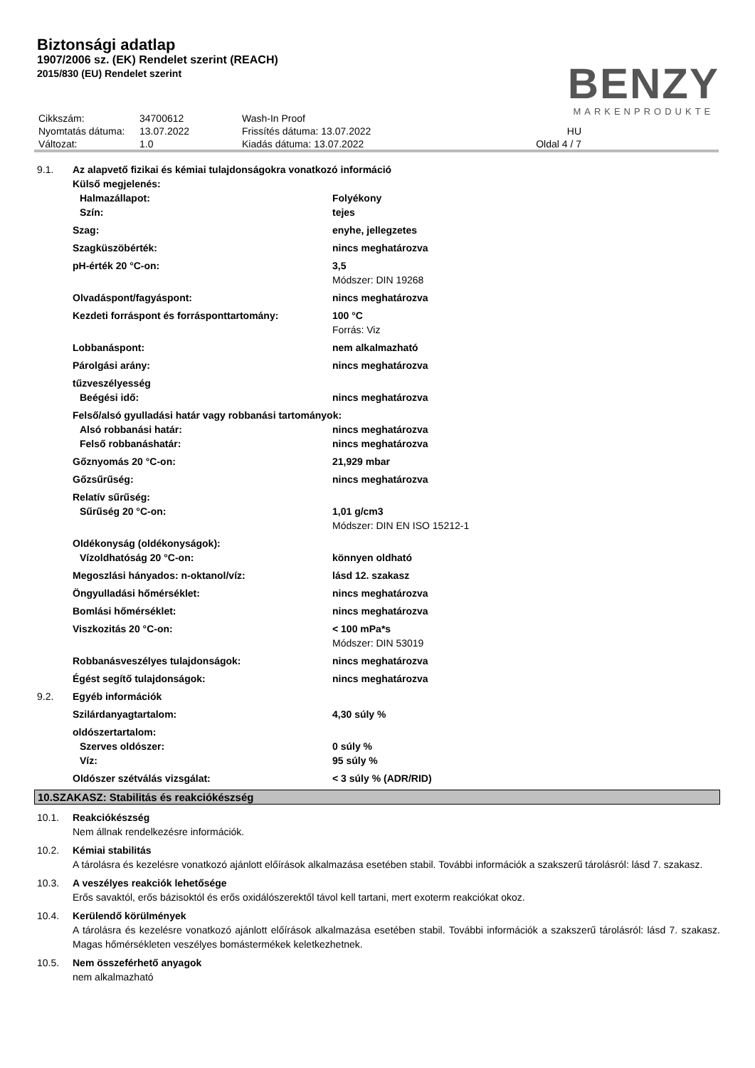Biztonsági adatlap
1907/2006 sz. (EK) Rendelet szerint (REACH)
2015/830 (EU) Rendelet szerint
BENZY
MARKENPRODUKTE
| Cikkszám: | 34700612 | Wash-In Proof | |
| Nyomtatás dátuma: | 13.07.2022 | Frissítés dátuma: 13.07.2022 | HU |
| Változat: | 1.0 | Kiadás dátuma: 13.07.2022 | Oldal 4 / 7 |
| 9.1. | Az alapvető fizikai és kémiai tulajdonságokra vonatkozó információ | |
| | Külső megjelenés: | |
| | Halmazállapot: | Folyékony |
| | Szín: | tejes |
| | Szag: | enyhe, jellegzetes |
| | Szagküszöbérték: | nincs meghatározva |
| | pH-érték 20 °C-on: | 3,5 |
| | | Módszer: DIN 19268 |
| | Olvadáspont/fagyáspont: | nincs meghatározva |
| | Kezdeti forráspont és forrásponttartomány: | 100 °C |
| | | Forrás: Viz |
| | Lobbanáspont: | nem alkalmazható |
| | Párolgási arány: | nincs meghatározva |
| | tűzveszélyesség | |
| | Beégési idő: | nincs meghatározva |
| | Felső/alsó gyulladási határ vagy robbanási tartományok: | |
| | Alsó robbanási határ: | nincs meghatározva |
| | Felső robbanáshatár: | nincs meghatározva |
| | Gőznyomás 20 °C-on: | 21,929 mbar |
| | Gőzsűrűség: | nincs meghatározva |
| | Relatív sűrűség: | |
| | Sűrűség 20 °C-on: | 1,01 g/cm3 |
| | | Módszer: DIN EN ISO 15212-1 |
| | Oldékonyság (oldékonyságok): | |
| | Vízoldhatóság 20 °C-on: | könnyen oldható |
| | Megoszlási hányados: n-oktanol/víz: | lásd 12. szakasz |
| | Öngyulladási hőmérséklet: | nincs meghatározva |
| | Bomlási hőmérséklet: | nincs meghatározva |
| | Viszkozitás 20 °C-on: | < 100 mPa*s |
| | | Módszer: DIN 53019 |
| | Robbanásveszélyes tulajdonságok: | nincs meghatározva |
| | Égést segítő tulajdonságok: | nincs meghatározva |
| 9.2. | Egyéb információk | |
| | Szilárdanyagtartalom: | 4,30 súly % |
| | oldószertartalom: | |
| | Szerves oldószer: | 0 súly % |
| | Víz: | 95 súly % |
| | Oldószer szétválás vizsgálat: | < 3 súly % (ADR/RID) |
10.SZAKASZ: Stabilitás és reakciókészség
10.1. Reakciókészség
Nem állnak rendelkezésre információk.
10.2. Kémiai stabilitás
A tárolásra és kezelésre vonatkozó ajánlott előírások alkalmazása esetében stabil. További információk a szakszerű tárolásról: lásd 7. szakasz.
10.3. A veszélyes reakciók lehetősége
Erős savaktól, erős bázisoktól és erős oxidálószerektől távol kell tartani, mert exoterm reakciókat okoz.
10.4. Kerülendő körülmények
A tárolásra és kezelésre vonatkozó ajánlott előírások alkalmazása esetében stabil. További információk a szakszerű tárolásról: lásd 7. szakasz. Magas hőmérsékleten veszélyes bomástermékek keletkezhetnek.
10.5. Nem összeférhető anyagok
nem alkalmazható